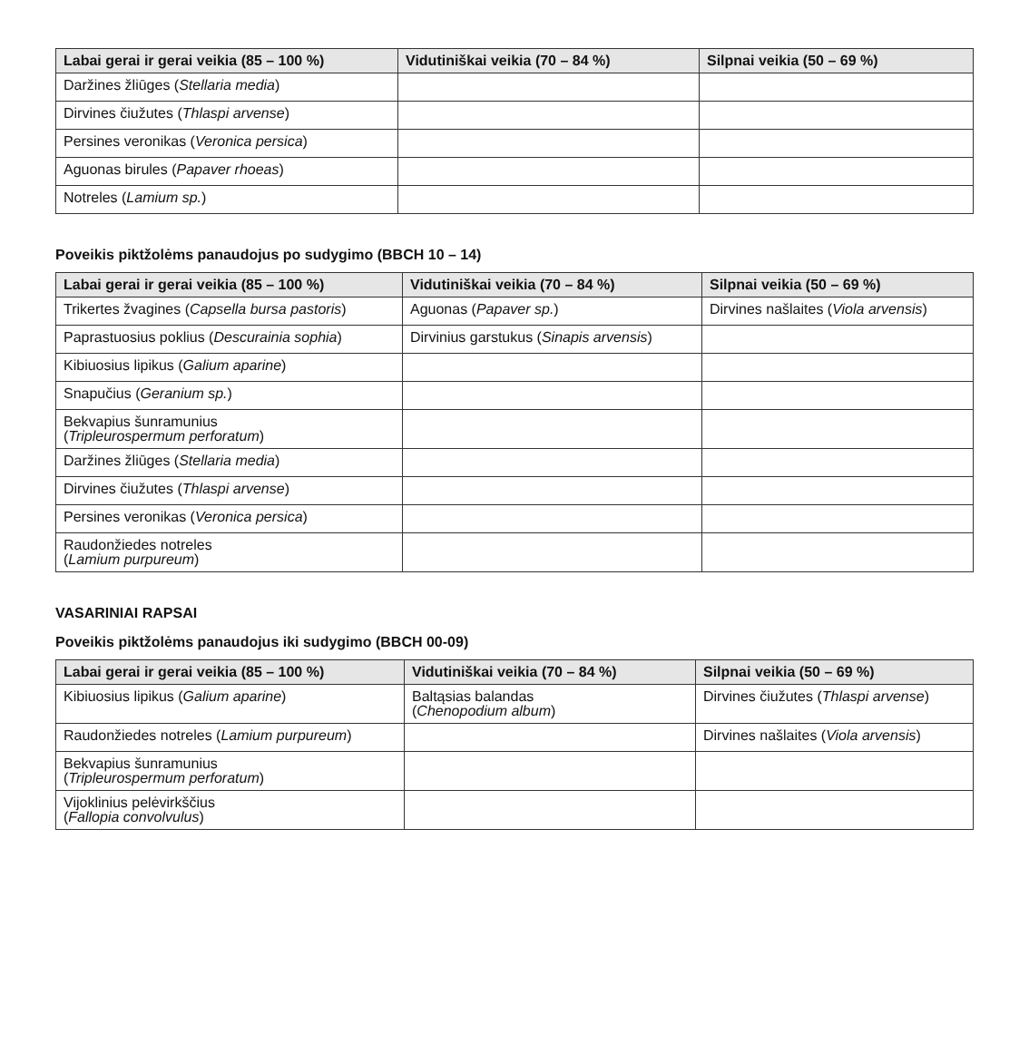| Labai gerai ir gerai veikia (85 – 100 %) | Vidutiniškai veikia (70 – 84 %) | Silpnai veikia (50 – 69 %) |
| --- | --- | --- |
| Daržines žliūges ( Stellaria media ) | | |
| Dirvines čiužutes ( Thlaspi arvense ) | | |
| Persines veronikas ( Veronica persica ) | | |
| Aguonas birules ( Papaver rhoeas ) | | |
| Notreles ( Lamium sp. ) | | |
Poveikis piktžolėms panaudojus po sudygimo (BBCH 10 – 14)
| Labai gerai ir gerai veikia (85 – 100 %) | Vidutiniškai veikia (70 – 84 %) | Silpnai veikia (50 – 69 %) |
| --- | --- | --- |
| Trikertes žvagines ( Capsella bursa pastoris ) | Aguonas ( Papaver sp. ) | Dirvines našlaites ( Viola arvensis ) |
| Paprastuosius poklius ( Descurainia sophia ) | Dirvinius garstukus ( Sinapis arvensis ) | |
| Kibiuosius lipikus ( Galium aparine ) | | |
| Snapučius ( Geranium sp. ) | | |
| Bekvapius šunramunius ( Tripleurospermum perforatum ) | | |
| Daržines žliūges ( Stellaria media ) | | |
| Dirvines čiužutes ( Thlaspi arvense ) | | |
| Persines veronikas ( Veronica persica ) | | |
| Raudonžiedes notreles ( Lamium purpureum ) | | |
VASARINIAI RAPSAI
Poveikis piktžolėms panaudojus iki sudygimo (BBCH 00-09)
| Labai gerai ir gerai veikia (85 – 100 %) | Vidutiniškai veikia (70 – 84 %) | Silpnai veikia (50 – 69 %) |
| --- | --- | --- |
| Kibiuosius lipikus ( Galium aparine ) | Baltąsias balandas ( Chenopodium album ) | Dirvines čiužutes ( Thlaspi arvense ) |
| Raudonžiedes notreles ( Lamium purpureum ) | | Dirvines našlaites ( Viola arvensis ) |
| Bekvapius šunramunius ( Tripleurospermum perforatum ) | | |
| Vijoklinius pelėvirkščius ( Fallopia convolvulus ) | | |